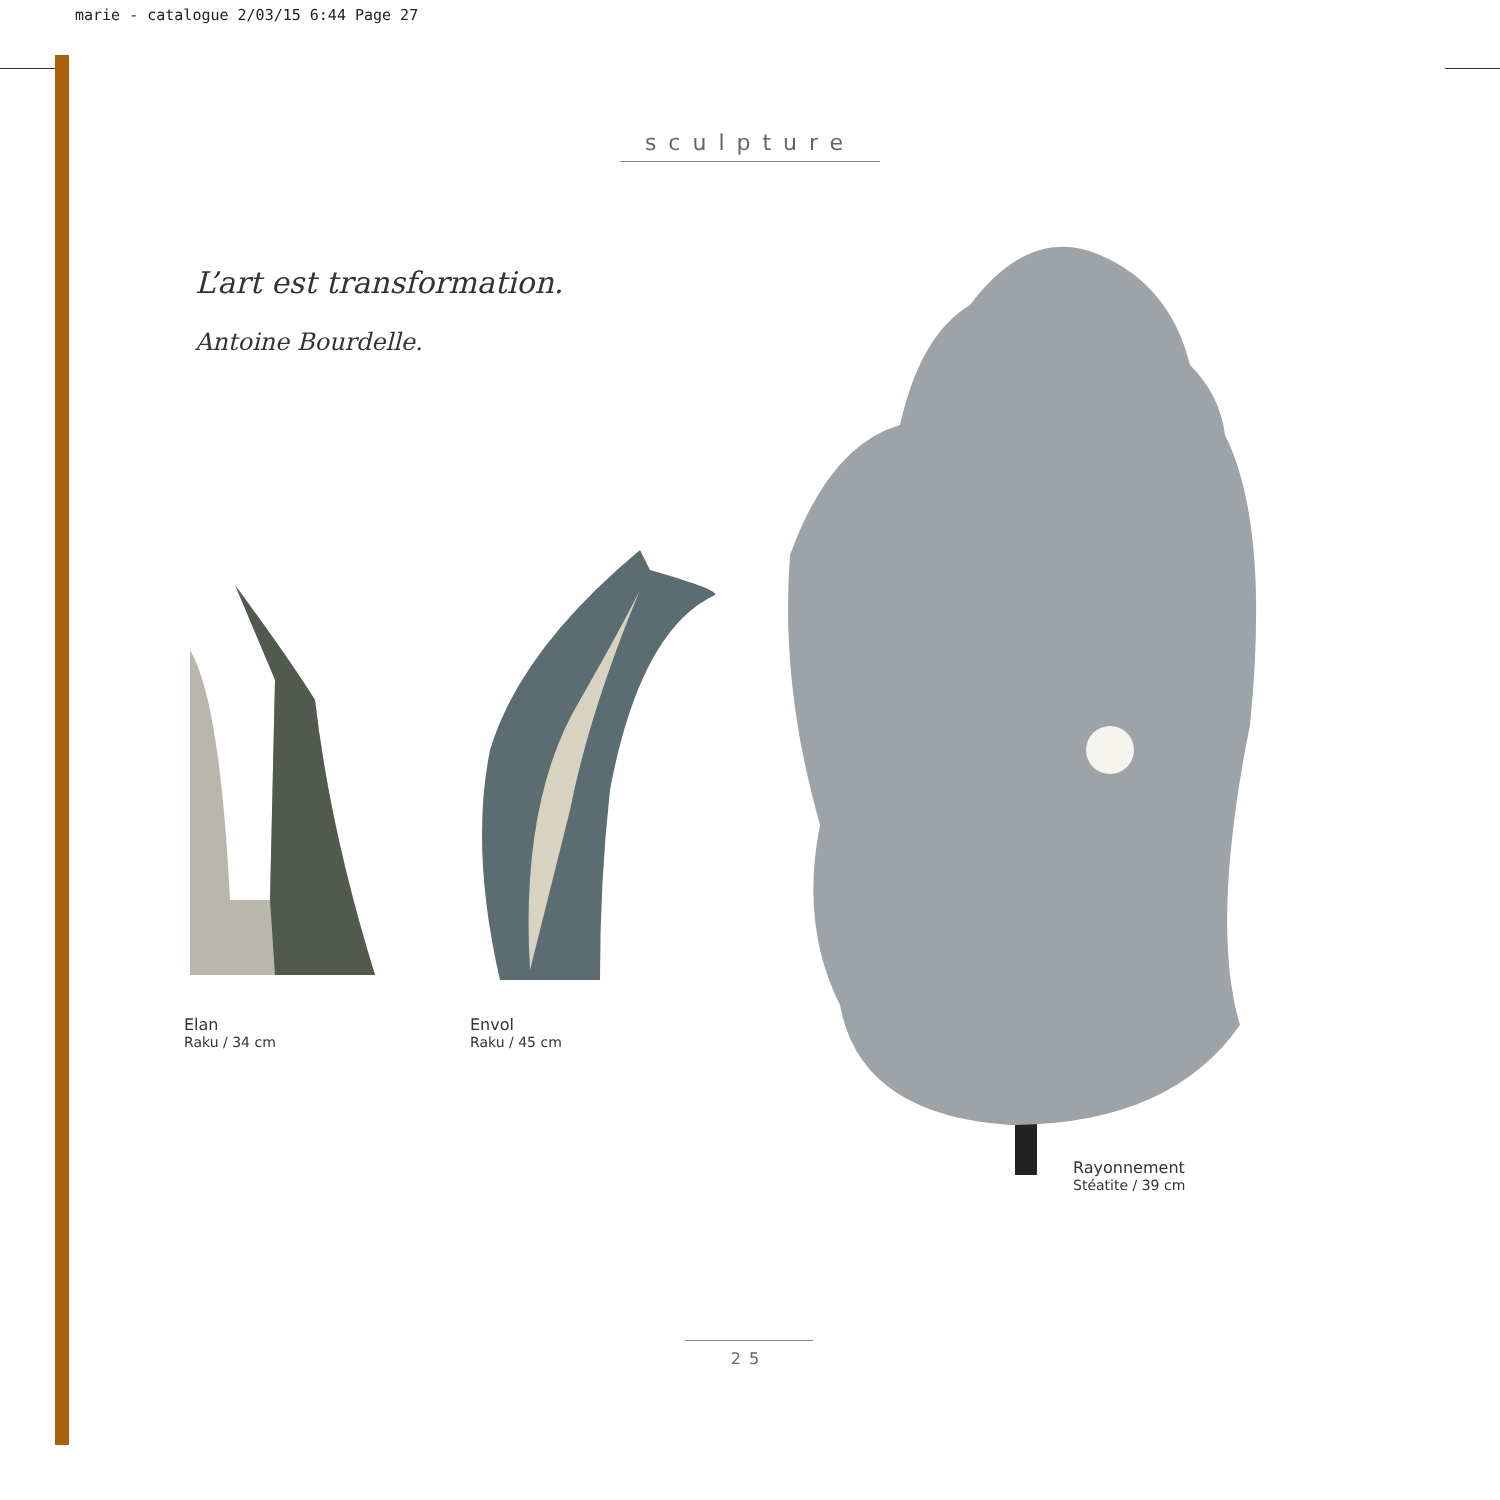marie - catalogue 2/03/15 6:44 Page 27
sculpture
L’art est transformation.
Antoine Bourdelle.
Elan
Raku / 34 cm
Envol
Raku / 45 cm
Rayonnement
Stéatite / 39 cm
25